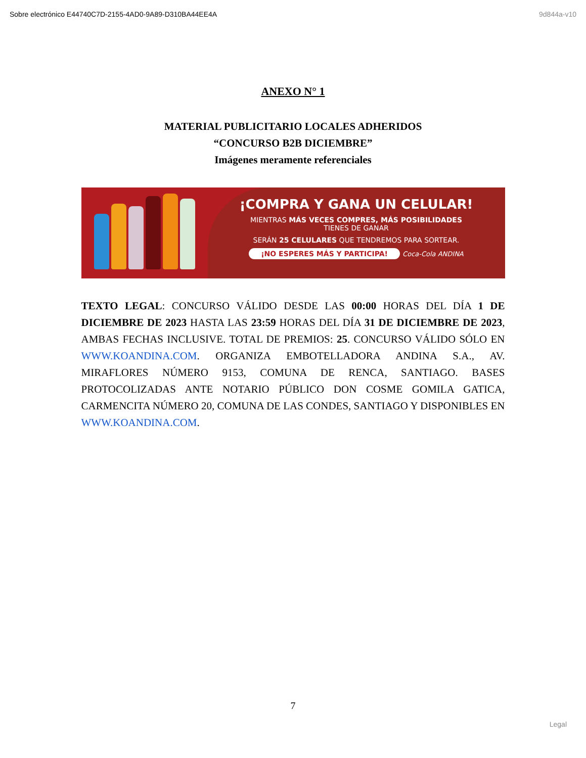Sobre electrónico E44740C7D-2155-4AD0-9A89-D310BA44EE4A 9d844a-v10
ANEXO N° 1
MATERIAL PUBLICITARIO LOCALES ADHERIDOS
“CONCURSO B2B DICIEMBRE”
Imágenes meramente referenciales
¡COMPRA Y GANA UN CELULAR!
MIENTRAS MÁS VECES COMPRES, MÁS POSIBILIDADES
TIENES DE GANAR
SERÁN 25 CELULARES QUE TENDREMOS PARA SORTEAR.
¡NO ESPERES MÁS Y PARTICIPA! Coca-Cola ANDINA
TEXTO LEGAL: CONCURSO VÁLIDO DESDE LAS 00:00 HORAS DEL DÍA 1 DE DICIEMBRE DE 2023 HASTA LAS 23:59 HORAS DEL DÍA 31 DE DICIEMBRE DE 2023, AMBAS FECHAS INCLUSIVE. TOTAL DE PREMIOS: 25. CONCURSO VÁLIDO SÓLO EN WWW.KOANDINA.COM. ORGANIZA EMBOTELLADORA ANDINA S.A., AV. MIRAFLORES NÚMERO 9153, COMUNA DE RENCA, SANTIAGO. BASES PROTOCOLIZADAS ANTE NOTARIO PÚBLICO DON COSME GOMILA GATICA, CARMENCITA NÚMERO 20, COMUNA DE LAS CONDES, SANTIAGO Y DISPONIBLES EN WWW.KOANDINA.COM.
7
Legal